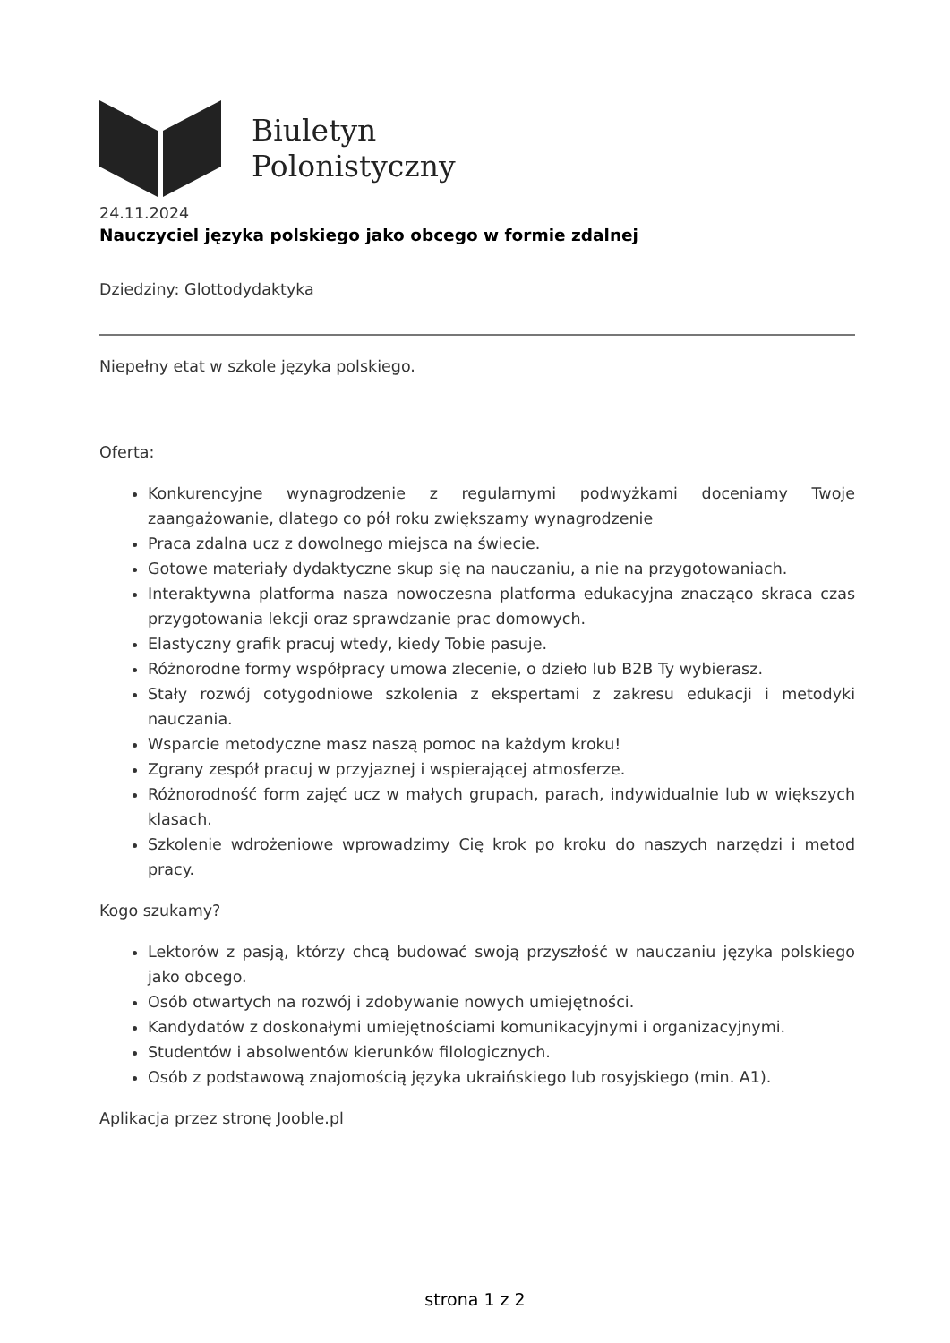Biuletyn
Polonistyczny
24.11.2024
Nauczyciel języka polskiego jako obcego w formie zdalnej
Dziedziny: Glottodydaktyka
Niepełny etat w szkole języka polskiego.
Oferta:
Konkurencyjne wynagrodzenie z regularnymi podwyżkami doceniamy Twoje zaangażowanie, dlatego co pół roku zwiększamy wynagrodzenie
Praca zdalna ucz z dowolnego miejsca na świecie.
Gotowe materiały dydaktyczne skup się na nauczaniu, a nie na przygotowaniach.
Interaktywna platforma nasza nowoczesna platforma edukacyjna znacząco skraca czas przygotowania lekcji oraz sprawdzanie prac domowych.
Elastyczny grafik pracuj wtedy, kiedy Tobie pasuje.
Różnorodne formy współpracy umowa zlecenie, o dzieło lub B2B Ty wybierasz.
Stały rozwój cotygodniowe szkolenia z ekspertami z zakresu edukacji i metodyki nauczania.
Wsparcie metodyczne masz naszą pomoc na każdym kroku!
Zgrany zespół pracuj w przyjaznej i wspierającej atmosferze.
Różnorodność form zajęć ucz w małych grupach, parach, indywidualnie lub w większych klasach.
Szkolenie wdrożeniowe wprowadzimy Cię krok po kroku do naszych narzędzi i metod pracy.
Kogo szukamy?
Lektorów z pasją, którzy chcą budować swoją przyszłość w nauczaniu języka polskiego jako obcego.
Osób otwartych na rozwój i zdobywanie nowych umiejętności.
Kandydatów z doskonałymi umiejętnościami komunikacyjnymi i organizacyjnymi.
Studentów i absolwentów kierunków filologicznych.
Osób z podstawową znajomością języka ukraińskiego lub rosyjskiego (min. A1).
Aplikacja przez stronę Jooble.pl
strona 1 z 2